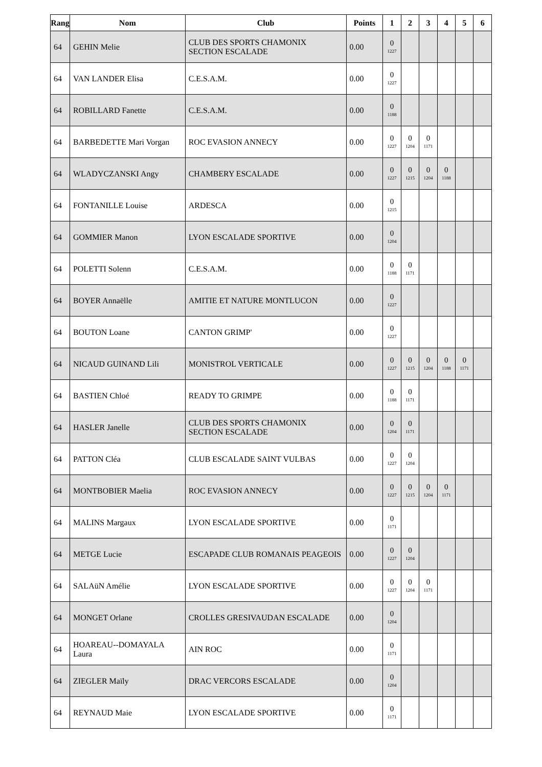| Rang | Nom | Club | Points | 1 | 2 | 3 | 4 | 5 | 6 |
| --- | --- | --- | --- | --- | --- | --- | --- | --- | --- |
| 64 | GEHIN Melie | CLUB DES SPORTS CHAMONIX SECTION ESCALADE | 0.00 | 0 1227 | | | | | |
| 64 | VAN LANDER Elisa | C.E.S.A.M. | 0.00 | 0 1227 | | | | | |
| 64 | ROBILLARD Fanette | C.E.S.A.M. | 0.00 | 0 1188 | | | | | |
| 64 | BARBEDETTE Mari Vorgan | ROC EVASION ANNECY | 0.00 | 0 1227 | 0 1204 | 0 1171 | | | |
| 64 | WLADYCZANSKI Angy | CHAMBERY ESCALADE | 0.00 | 0 1227 | 0 1215 | 0 1204 | 0 1188 | | |
| 64 | FONTANILLE Louise | ARDESCA | 0.00 | 0 1215 | | | | | |
| 64 | GOMMIER Manon | LYON ESCALADE SPORTIVE | 0.00 | 0 1204 | | | | | |
| 64 | POLETTI Solenn | C.E.S.A.M. | 0.00 | 0 1188 | 0 1171 | | | | |
| 64 | BOYER Annaëlle | AMITIE ET NATURE MONTLUCON | 0.00 | 0 1227 | | | | | |
| 64 | BOUTON Loane | CANTON GRIMP' | 0.00 | 0 1227 | | | | | |
| 64 | NICAUD GUINAND Lili | MONISTROL VERTICALE | 0.00 | 0 1227 | 0 1215 | 0 1204 | 0 1188 | 0 1171 | |
| 64 | BASTIEN Chloé | READY TO GRIMPE | 0.00 | 0 1188 | 0 1171 | | | | |
| 64 | HASLER Janelle | CLUB DES SPORTS CHAMONIX SECTION ESCALADE | 0.00 | 0 1204 | 0 1171 | | | | |
| 64 | PATTON Cléa | CLUB ESCALADE SAINT VULBAS | 0.00 | 0 1227 | 0 1204 | | | | |
| 64 | MONTBOBIER Maelia | ROC EVASION ANNECY | 0.00 | 0 1227 | 0 1215 | 0 1204 | 0 1171 | | |
| 64 | MALINS Margaux | LYON ESCALADE SPORTIVE | 0.00 | 0 1171 | | | | | |
| 64 | METGE Lucie | ESCAPADE CLUB ROMANAIS PEAGEOIS | 0.00 | 0 1227 | 0 1204 | | | | |
| 64 | SALAüN Amélie | LYON ESCALADE SPORTIVE | 0.00 | 0 1227 | 0 1204 | 0 1171 | | | |
| 64 | MONGET Orlane | CROLLES GRESIVAUDAN ESCALADE | 0.00 | 0 1204 | | | | | |
| 64 | HOAREAU--DOMAYALA Laura | AIN ROC | 0.00 | 0 1171 | | | | | |
| 64 | ZIEGLER Maïly | DRAC VERCORS ESCALADE | 0.00 | 0 1204 | | | | | |
| 64 | REYNAUD Maie | LYON ESCALADE SPORTIVE | 0.00 | 0 1171 | | | | | |